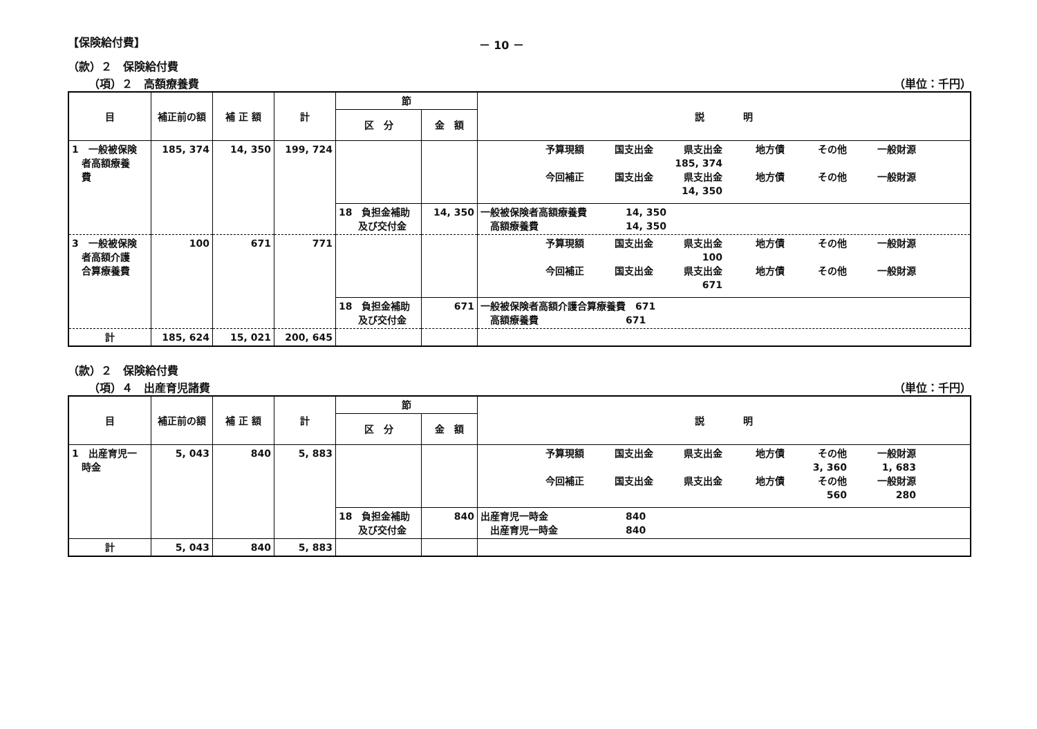【保険給付費】 － 10 －
（款）２　保険給付費
（項）２　高額療養費 （単位：千円）
| 目 | 補正前の額 | 補 正 額 | 計 | 節 | | 説 明 |
| --- | --- | --- | --- | --- | --- | --- |
| | | | | 区 分 | 金 額 | |
| 1 一般被保険 者高額療養 費 | 185, 374 | 14, 350 | 199, 724 | | | 予算現額 国支出金 県支出金 地方債 その他 一般財源 185, 374 今回補正 国支出金 県支出金 地方債 その他 一般財源 14, 350 |
| | | | | 18 負担金補助 及び交付金 | 14, 350 | 一般被保険者高額療養費 14, 350 高額療養費 14, 350 |
| 3 一般被保険 者高額介護 合算療養費 | 100 | 671 | 771 | | | 予算現額 国支出金 県支出金 地方債 その他 一般財源 100 今回補正 国支出金 県支出金 地方債 その他 一般財源 671 |
| | | | | 18 負担金補助 及び交付金 | 671 | 一般被保険者高額介護合算療養費 671 高額療養費 671 |
| 計 | 185, 624 | 15, 021 | 200, 645 | | | |
（款）２　保険給付費
（項）４　出産育児諸費 （単位：千円）
| 目 | 補正前の額 | 補 正 額 | 計 | 節 | | 説 明 |
| --- | --- | --- | --- | --- | --- | --- |
| | | | | 区 分 | 金 額 | |
| 1 出産育児一 時金 | 5, 043 | 840 | 5, 883 | | | 予算現額 国支出金 県支出金 地方債 その他 一般財源 3, 360 1, 683 今回補正 国支出金 県支出金 地方債 その他 一般財源 560 280 |
| | | | | 18 負担金補助 及び交付金 | 840 | 出産育児一時金 840 出産育児一時金 840 |
| 計 | 5, 043 | 840 | 5, 883 | | | |